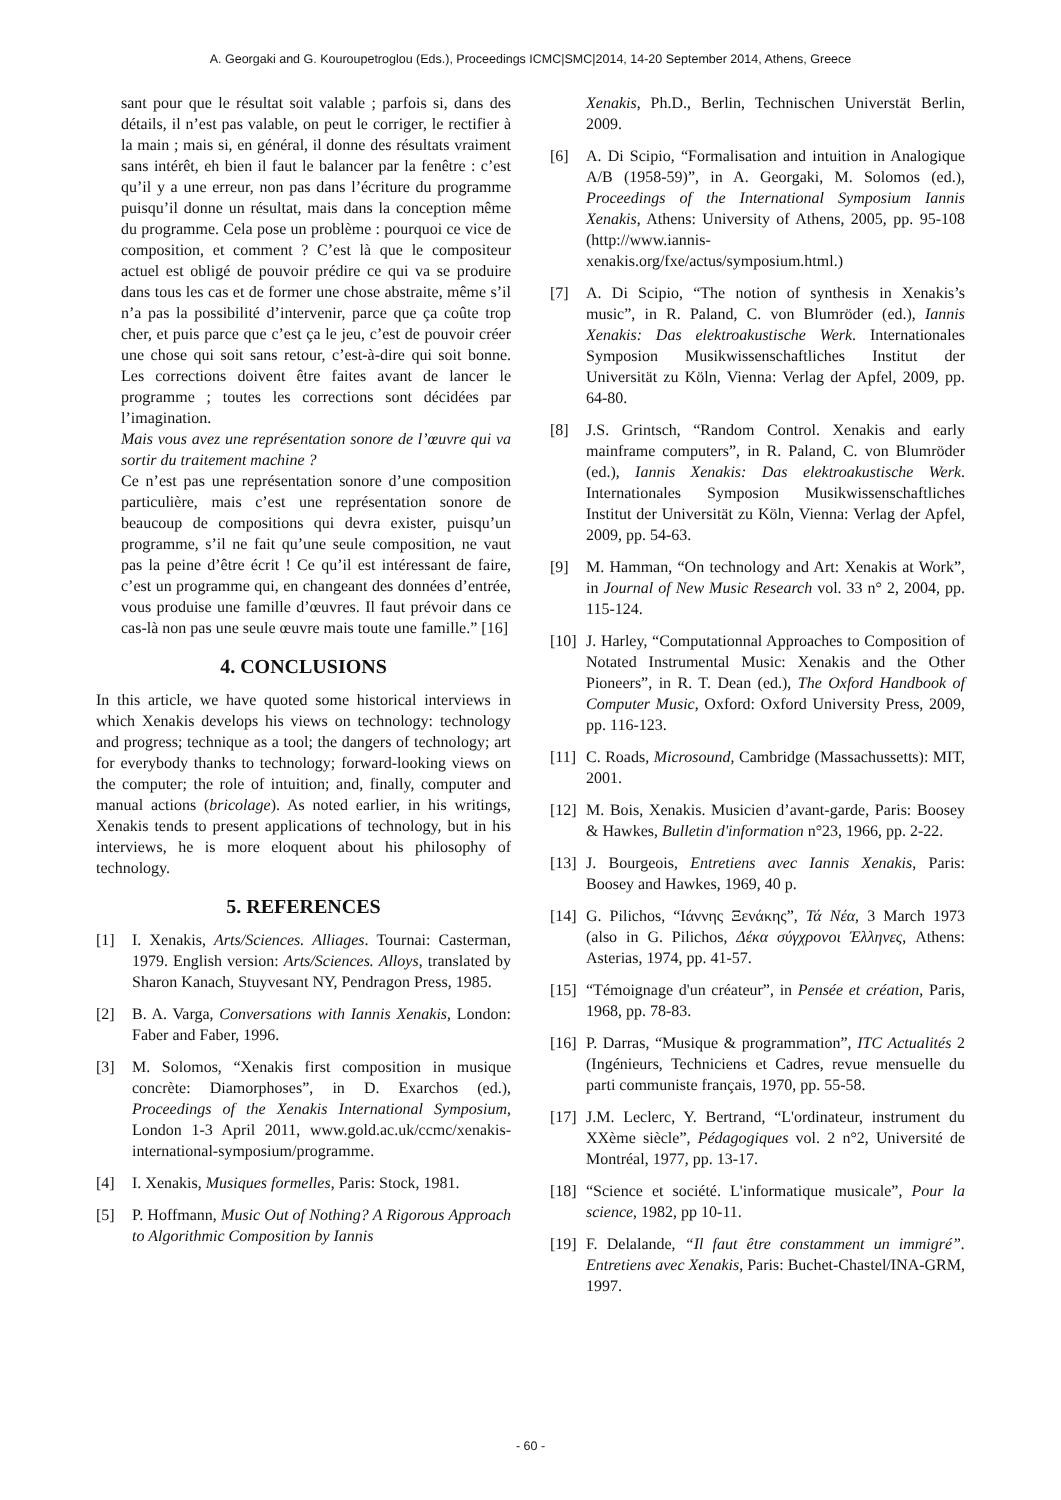A. Georgaki and G. Kouroupetroglou (Eds.), Proceedings ICMC|SMC|2014, 14-20 September 2014, Athens, Greece
sant pour que le résultat soit valable ; parfois si, dans des détails, il n’est pas valable, on peut le corriger, le rectifier à la main ; mais si, en général, il donne des résultats vraiment sans intérêt, eh bien il faut le balancer par la fenêtre : c’est qu’il y a une erreur, non pas dans l’écriture du programme puisqu’il donne un résultat, mais dans la conception même du programme. Cela pose un problème : pourquoi ce vice de composition, et comment ? C’est là que le compositeur actuel est obligé de pouvoir prédire ce qui va se produire dans tous les cas et de former une chose abstraite, même s’il n’a pas la possibilité d’intervenir, parce que ça coûte trop cher, et puis parce que c’est ça le jeu, c’est de pouvoir créer une chose qui soit sans retour, c’est-à-dire qui soit bonne. Les corrections doivent être faites avant de lancer le programme ; toutes les corrections sont décidées par l’imagination.
Mais vous avez une représentation sonore de l’œuvre qui va sortir du traitement machine ?
Ce n’est pas une représentation sonore d’une composition particulière, mais c’est une représentation sonore de beaucoup de compositions qui devra exister, puisqu’un programme, s’il ne fait qu’une seule composition, ne vaut pas la peine d’être écrit ! Ce qu’il est intéressant de faire, c’est un programme qui, en changeant des données d’entrée, vous produise une famille d’œuvres. Il faut prévoir dans ce cas-là non pas une seule œuvre mais toute une famille.” [16]
4. CONCLUSIONS
In this article, we have quoted some historical interviews in which Xenakis develops his views on technology: technology and progress; technique as a tool; the dangers of technology; art for everybody thanks to technology; forward-looking views on the computer; the role of intuition; and, finally, computer and manual actions (bricolage). As noted earlier, in his writings, Xenakis tends to present applications of technology, but in his interviews, he is more eloquent about his philosophy of technology.
5. REFERENCES
[1] I. Xenakis, Arts/Sciences. Alliages. Tournai: Casterman, 1979. English version: Arts/Sciences. Alloys, translated by Sharon Kanach, Stuyvesant NY, Pendragon Press, 1985.
[2] B. A. Varga, Conversations with Iannis Xenakis, London: Faber and Faber, 1996.
[3] M. Solomos, “Xenakis first composition in musique concrète: Diamorphoses”, in D. Exarchos (ed.), Proceedings of the Xenakis International Symposium, London 1-3 April 2011, www.gold.ac.uk/ccmc/xenakis-international-symposium/programme.
[4] I. Xenakis, Musiques formelles, Paris: Stock, 1981.
[5] P. Hoffmann, Music Out of Nothing? A Rigorous Approach to Algorithmic Composition by Iannis
Xenakis, Ph.D., Berlin, Technischen Universtät Berlin, 2009.
[6] A. Di Scipio, “Formalisation and intuition in Analogique A/B (1958-59)”, in A. Georgaki, M. Solomos (ed.), Proceedings of the International Symposium Iannis Xenakis, Athens: University of Athens, 2005, pp. 95-108 (http://www.iannis-xenakis.org/fxe/actus/symposium.html.)
[7] A. Di Scipio, “The notion of synthesis in Xenakis’s music”, in R. Paland, C. von Blumröder (ed.), Iannis Xenakis: Das elektroakustische Werk. Internationales Symposion Musikwissenschaftliches Institut der Universität zu Köln, Vienna: Verlag der Apfel, 2009, pp. 64-80.
[8] J.S. Grintsch, “Random Control. Xenakis and early mainframe computers”, in R. Paland, C. von Blumröder (ed.), Iannis Xenakis: Das elektroakustische Werk. Internationales Symposion Musikwissenschaftliches Institut der Universität zu Köln, Vienna: Verlag der Apfel, 2009, pp. 54-63.
[9] M. Hamman, “On technology and Art: Xenakis at Work”, in Journal of New Music Research vol. 33 n° 2, 2004, pp. 115-124.
[10] J. Harley, “Computationnal Approaches to Composition of Notated Instrumental Music: Xenakis and the Other Pioneers”, in R. T. Dean (ed.), The Oxford Handbook of Computer Music, Oxford: Oxford University Press, 2009, pp. 116-123.
[11] C. Roads, Microsound, Cambridge (Massachussetts): MIT, 2001.
[12] M. Bois, Xenakis. Musicien d’avant-garde, Paris: Boosey & Hawkes, Bulletin d'information n°23, 1966, pp. 2-22.
[13] J. Bourgeois, Entretiens avec Iannis Xenakis, Paris: Boosey and Hawkes, 1969, 40 p.
[14] G. Pilichos, “Ιάννης Ξενάκης”, Τά Νέα, 3 March 1973 (also in G. Pilichos, Δέκα σύγχρονοι Έλληνες, Athens: Asterias, 1974, pp. 41-57.
[15] “Témoignage d'un créateur”, in Pensée et création, Paris, 1968, pp. 78-83.
[16] P. Darras, “Musique & programmation”, ITC Actualités 2 (Ingénieurs, Techniciens et Cadres, revue mensuelle du parti communiste français, 1970, pp. 55-58.
[17] J.M. Leclerc, Y. Bertrand, “L'ordinateur, instrument du XXème siècle”, Pédagogiques vol. 2 n°2, Université de Montréal, 1977, pp. 13-17.
[18] “Science et société. L'informatique musicale”, Pour la science, 1982, pp 10-11.
[19] F. Delalande, “Il faut être constamment un immigré”. Entretiens avec Xenakis, Paris: Buchet-Chastel/INA-GRM, 1997.
- 60 -